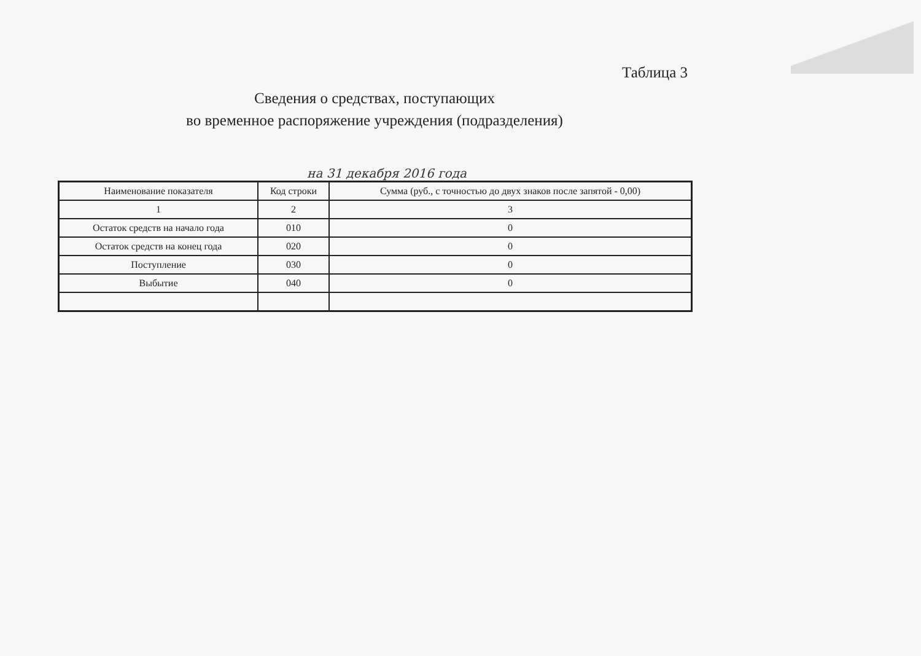Таблица 3
Сведения о средствах, поступающих
во временное распоряжение учреждения (подразделения)
на 31 декабря 2016 года
| Наименование показателя | Код строки | Сумма (руб., с точностью до двух знаков после запятой - 0,00) |
| --- | --- | --- |
| 1 | 2 | 3 |
| Остаток средств на начало года | 010 | 0 |
| Остаток средств на конец года | 020 | 0 |
| Поступление | 030 | 0 |
| Выбытие | 040 | 0 |